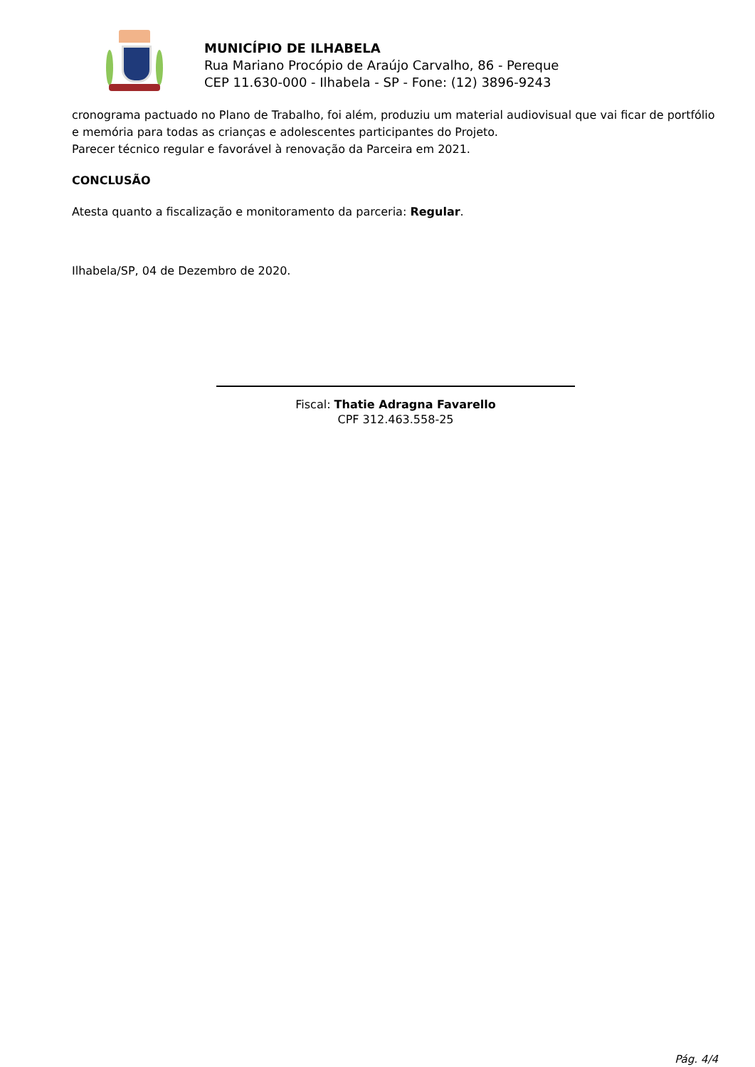MUNICÍPIO DE ILHABELA
Rua Mariano Procópio de Araújo Carvalho, 86 - Pereque
CEP 11.630-000 - Ilhabela - SP - Fone: (12) 3896-9243
cronograma pactuado no Plano de Trabalho, foi além, produziu um material audiovisual que vai ficar de portfólio e memória para todas as crianças e adolescentes participantes do Projeto.
Parecer técnico regular e favorável à renovação da Parceira em 2021.
CONCLUSÃO
Atesta quanto a fiscalização e monitoramento da parceria: Regular.
Ilhabela/SP, 04 de Dezembro de 2020.
Fiscal: Thatie Adragna Favarello
CPF 312.463.558-25
Pág. 4/4